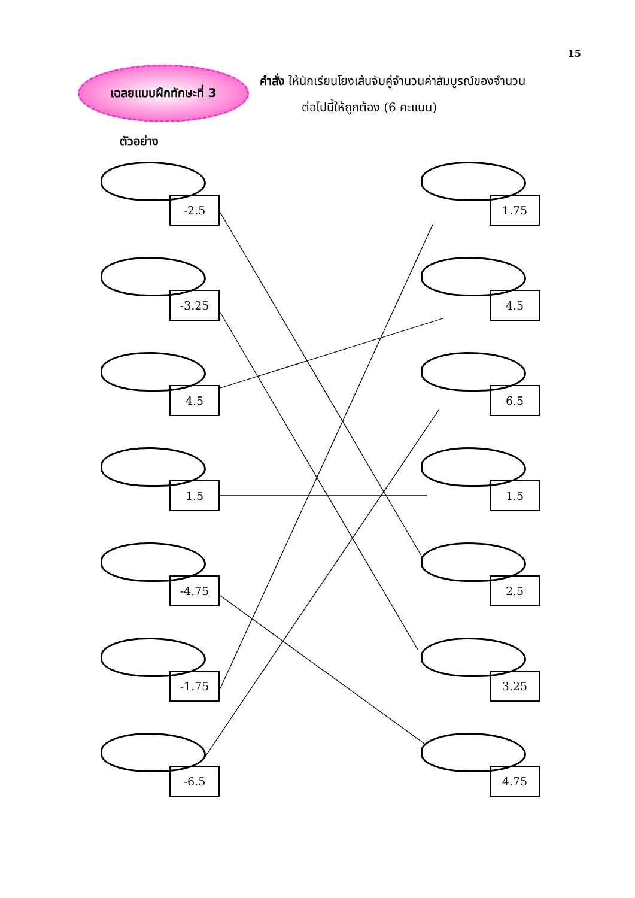15
เฉลยแบบฝึกทักษะที่ 3
คำสั่ง ให้นักเรียนโยงเส้นจับคู่จำนวนค่าสัมบูรณ์ของจำนวน
ต่อไปนี้ให้ถูกต้อง (6 คะแนน)
ตัวอย่าง
-2.5
-3.25
4.5
1.5
-4.75
-1.75
-6.5
1.75
4.5
6.5
1.5
2.5
3.25
4.75